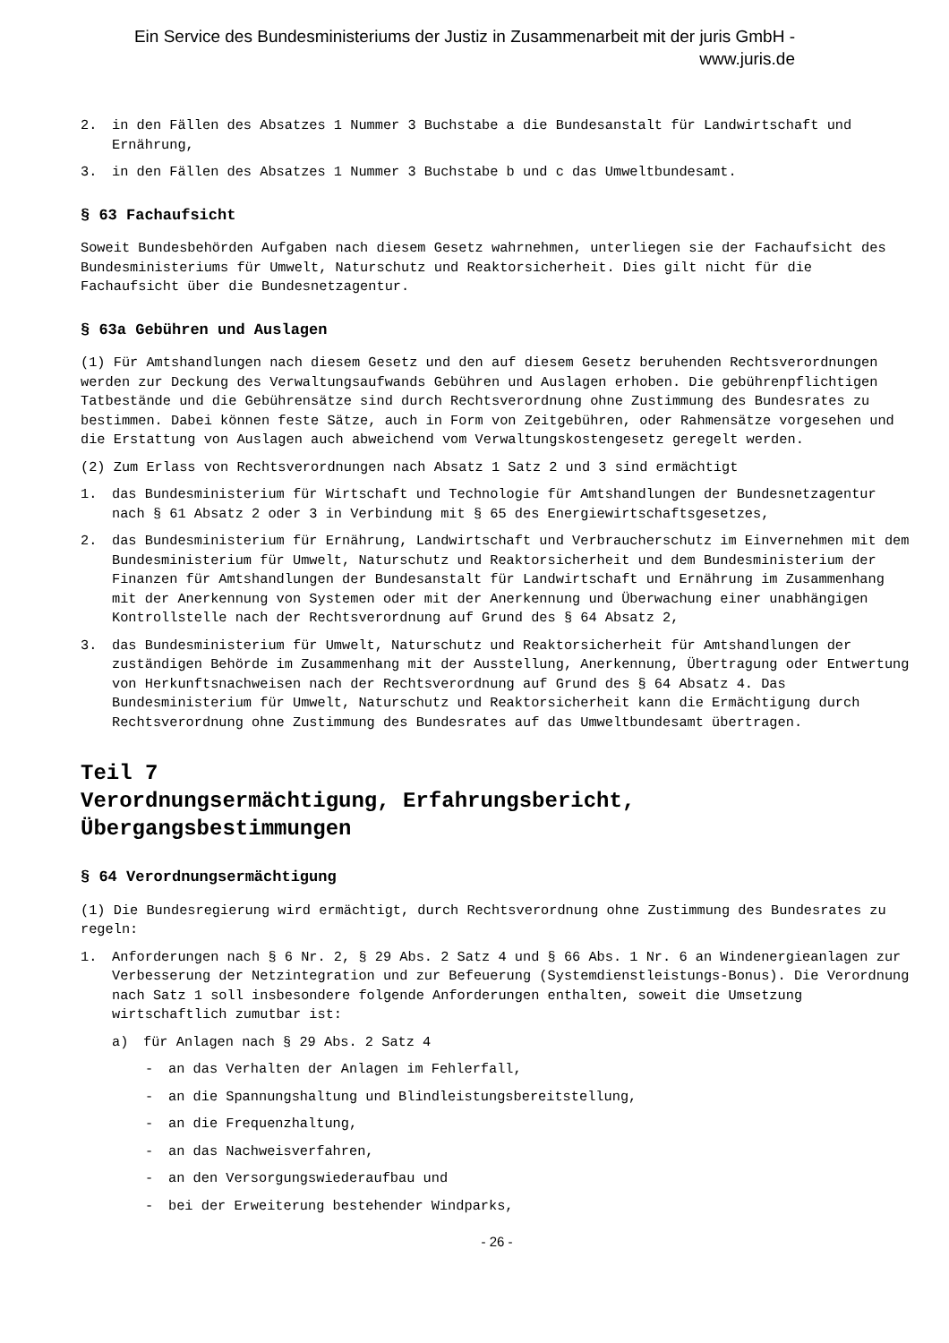Ein Service des Bundesministeriums der Justiz in Zusammenarbeit mit der juris GmbH -
www.juris.de
2. in den Fällen des Absatzes 1 Nummer 3 Buchstabe a die Bundesanstalt für Landwirtschaft und Ernährung,
3. in den Fällen des Absatzes 1 Nummer 3 Buchstabe b und c das Umweltbundesamt.
§ 63 Fachaufsicht
Soweit Bundesbehörden Aufgaben nach diesem Gesetz wahrnehmen, unterliegen sie der Fachaufsicht des Bundesministeriums für Umwelt, Naturschutz und Reaktorsicherheit. Dies gilt nicht für die Fachaufsicht über die Bundesnetzagentur.
§ 63a Gebühren und Auslagen
(1) Für Amtshandlungen nach diesem Gesetz und den auf diesem Gesetz beruhenden Rechtsverordnungen werden zur Deckung des Verwaltungsaufwands Gebühren und Auslagen erhoben. Die gebührenpflichtigen Tatbestände und die Gebührensätze sind durch Rechtsverordnung ohne Zustimmung des Bundesrates zu bestimmen. Dabei können feste Sätze, auch in Form von Zeitgebühren, oder Rahmensätze vorgesehen und die Erstattung von Auslagen auch abweichend vom Verwaltungskostengesetz geregelt werden.
(2) Zum Erlass von Rechtsverordnungen nach Absatz 1 Satz 2 und 3 sind ermächtigt
1. das Bundesministerium für Wirtschaft und Technologie für Amtshandlungen der Bundesnetzagentur nach § 61 Absatz 2 oder 3 in Verbindung mit § 65 des Energiewirtschaftsgesetzes,
2. das Bundesministerium für Ernährung, Landwirtschaft und Verbraucherschutz im Einvernehmen mit dem Bundesministerium für Umwelt, Naturschutz und Reaktorsicherheit und dem Bundesministerium der Finanzen für Amtshandlungen der Bundesanstalt für Landwirtschaft und Ernährung im Zusammenhang mit der Anerkennung von Systemen oder mit der Anerkennung und Überwachung einer unabhängigen Kontrollstelle nach der Rechtsverordnung auf Grund des § 64 Absatz 2,
3. das Bundesministerium für Umwelt, Naturschutz und Reaktorsicherheit für Amtshandlungen der zuständigen Behörde im Zusammenhang mit der Ausstellung, Anerkennung, Übertragung oder Entwertung von Herkunftsnachweisen nach der Rechtsverordnung auf Grund des § 64 Absatz 4. Das Bundesministerium für Umwelt, Naturschutz und Reaktorsicherheit kann die Ermächtigung durch Rechtsverordnung ohne Zustimmung des Bundesrates auf das Umweltbundesamt übertragen.
Teil 7
Verordnungsermächtigung, Erfahrungsbericht, Übergangsbestimmungen
§ 64 Verordnungsermächtigung
(1) Die Bundesregierung wird ermächtigt, durch Rechtsverordnung ohne Zustimmung des Bundesrates zu regeln:
1. Anforderungen nach § 6 Nr. 2, § 29 Abs. 2 Satz 4 und § 66 Abs. 1 Nr. 6 an Windenergieanlagen zur Verbesserung der Netzintegration und zur Befeuerung (Systemdienstleistungs-Bonus). Die Verordnung nach Satz 1 soll insbesondere folgende Anforderungen enthalten, soweit die Umsetzung wirtschaftlich zumutbar ist:
a) für Anlagen nach § 29 Abs. 2 Satz 4
- an das Verhalten der Anlagen im Fehlerfall,
- an die Spannungshaltung und Blindleistungsbereitstellung,
- an die Frequenzhaltung,
- an das Nachweisverfahren,
- an den Versorgungswiederaufbau und
- bei der Erweiterung bestehender Windparks,
- 26 -